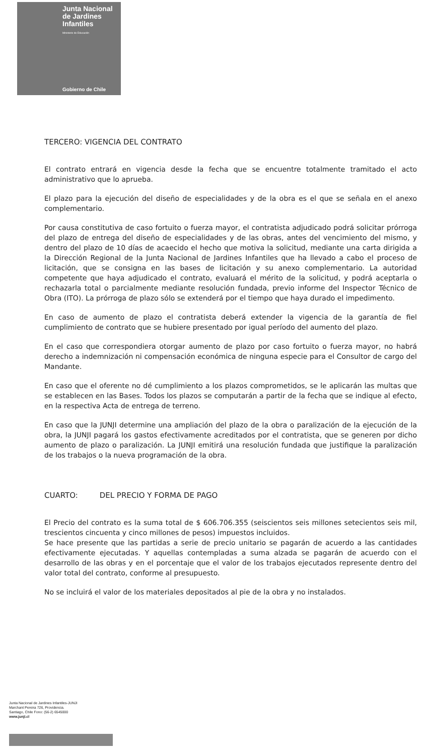Junta Nacional
de Jardines
Infantiles
Ministerio de Educación
Gobierno de Chile
TERCERO: VIGENCIA DEL CONTRATO
El contrato entrará en vigencia desde la fecha que se encuentre totalmente tramitado el acto administrativo que lo aprueba.
El plazo para la ejecución del diseño de especialidades y de la obra es el que se señala en el anexo complementario.
Por causa constitutiva de caso fortuito o fuerza mayor, el contratista adjudicado podrá solicitar prórroga del plazo de entrega del diseño de especialidades y de las obras, antes del vencimiento del mismo, y dentro del plazo de 10 días de acaecido el hecho que motiva la solicitud, mediante una carta dirigida a la Dirección Regional de la Junta Nacional de Jardines Infantiles que ha llevado a cabo el proceso de licitación, que se consigna en las bases de licitación y su anexo complementario. La autoridad competente que haya adjudicado el contrato, evaluará el mérito de la solicitud, y podrá aceptarla o rechazarla total o parcialmente mediante resolución fundada, previo informe del Inspector Técnico de Obra (ITO). La prórroga de plazo sólo se extenderá por el tiempo que haya durado el impedimento.
En caso de aumento de plazo el contratista deberá extender la vigencia de la garantía de fiel cumplimiento de contrato que se hubiere presentado por igual período del aumento del plazo.
En el caso que correspondiera otorgar aumento de plazo por caso fortuito o fuerza mayor, no habrá derecho a indemnización ni compensación económica de ninguna especie para el Consultor de cargo del Mandante.
En caso que el oferente no dé cumplimiento a los plazos comprometidos, se le aplicarán las multas que se establecen en las Bases. Todos los plazos se computarán a partir de la fecha que se indique al efecto, en la respectiva Acta de entrega de terreno.
En caso que la JUNJI determine una ampliación del plazo de la obra o paralización de la ejecución de la obra, la JUNJI pagará los gastos efectivamente acreditados por el contratista, que se generen por dicho aumento de plazo o paralización. La JUNJI emitirá una resolución fundada que justifique la paralización de los trabajos o la nueva programación de la obra.
CUARTO: DEL PRECIO Y FORMA DE PAGO
El Precio del contrato es la suma total de $ 606.706.355 (seiscientos seis millones setecientos seis mil, trescientos cincuenta y cinco millones de pesos) impuestos incluidos.
Se hace presente que las partidas a serie de precio unitario se pagarán de acuerdo a las cantidades efectivamente ejecutadas. Y aquellas contempladas a suma alzada se pagarán de acuerdo con el desarrollo de las obras y en el porcentaje que el valor de los trabajos ejecutados represente dentro del valor total del contrato, conforme al presupuesto.
No se incluirá el valor de los materiales depositados al pie de la obra y no instalados.
Junta Nacional de Jardines Infantiles-JUNJI
Marchant Pereira 726, Providencia.
Santiago, Chile Fono: (56-2) 6545000
www.junji.cl